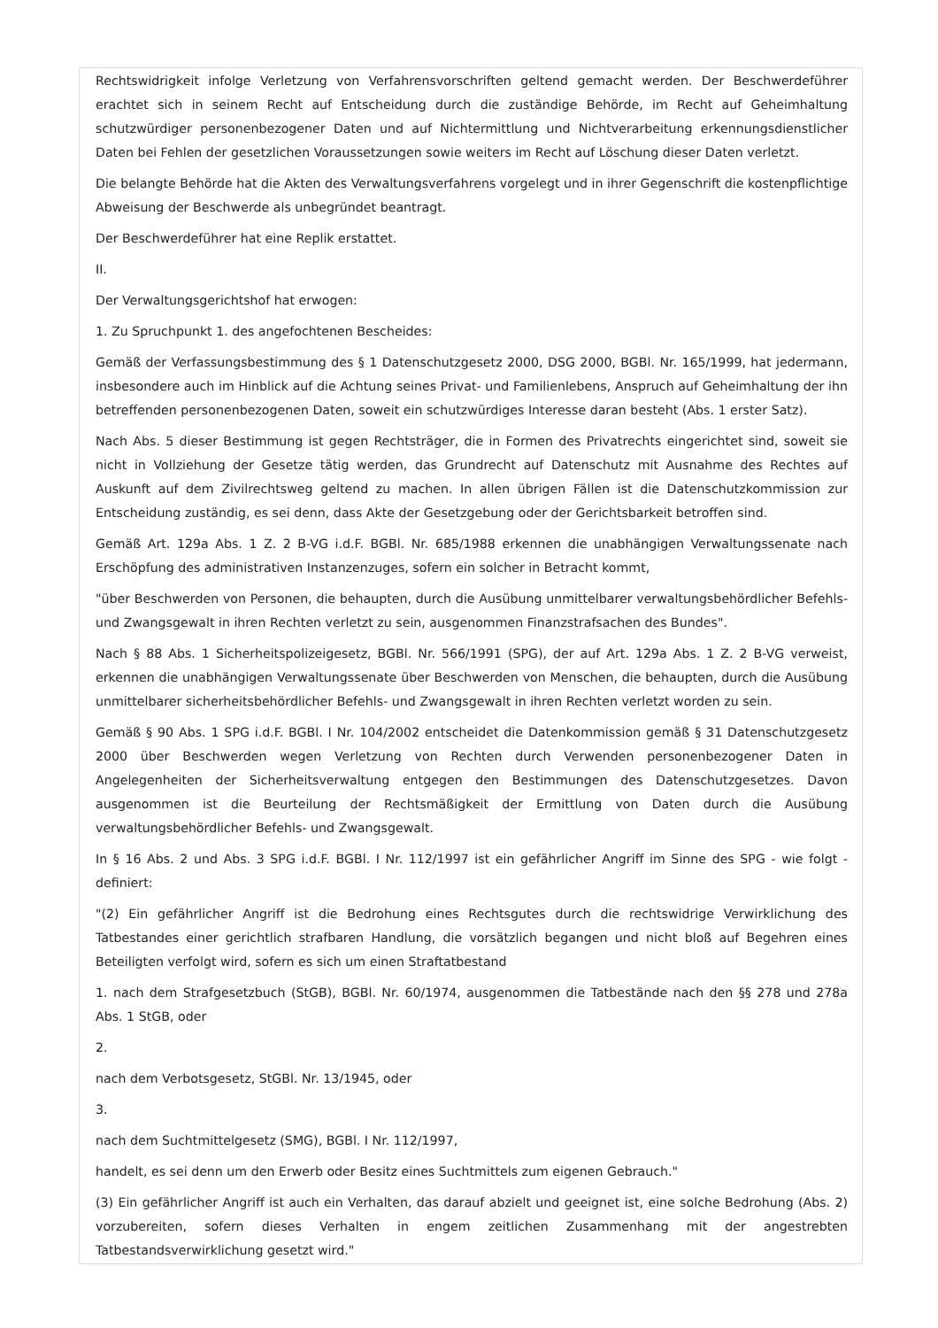Rechtswidrigkeit infolge Verletzung von Verfahrensvorschriften geltend gemacht werden. Der Beschwerdeführer erachtet sich in seinem Recht auf Entscheidung durch die zuständige Behörde, im Recht auf Geheimhaltung schutzwürdiger personenbezogener Daten und auf Nichtermittlung und Nichtverarbeitung erkennungsdienstlicher Daten bei Fehlen der gesetzlichen Voraussetzungen sowie weiters im Recht auf Löschung dieser Daten verletzt.
Die belangte Behörde hat die Akten des Verwaltungsverfahrens vorgelegt und in ihrer Gegenschrift die kostenpflichtige Abweisung der Beschwerde als unbegründet beantragt.
Der Beschwerdeführer hat eine Replik erstattet.
II.
Der Verwaltungsgerichtshof hat erwogen:
1. Zu Spruchpunkt 1. des angefochtenen Bescheides:
Gemäß der Verfassungsbestimmung des § 1 Datenschutzgesetz 2000, DSG 2000, BGBl. Nr. 165/1999, hat jedermann, insbesondere auch im Hinblick auf die Achtung seines Privat- und Familienlebens, Anspruch auf Geheimhaltung der ihn betreffenden personenbezogenen Daten, soweit ein schutzwürdiges Interesse daran besteht (Abs. 1 erster Satz).
Nach Abs. 5 dieser Bestimmung ist gegen Rechtsträger, die in Formen des Privatrechts eingerichtet sind, soweit sie nicht in Vollziehung der Gesetze tätig werden, das Grundrecht auf Datenschutz mit Ausnahme des Rechtes auf Auskunft auf dem Zivilrechtsweg geltend zu machen. In allen übrigen Fällen ist die Datenschutzkommission zur Entscheidung zuständig, es sei denn, dass Akte der Gesetzgebung oder der Gerichtsbarkeit betroffen sind.
Gemäß Art. 129a Abs. 1 Z. 2 B-VG i.d.F. BGBl. Nr. 685/1988 erkennen die unabhängigen Verwaltungssenate nach Erschöpfung des administrativen Instanzenzuges, sofern ein solcher in Betracht kommt,
"über Beschwerden von Personen, die behaupten, durch die Ausübung unmittelbarer verwaltungsbehördlicher Befehls- und Zwangsgewalt in ihren Rechten verletzt zu sein, ausgenommen Finanzstrafsachen des Bundes".
Nach § 88 Abs. 1 Sicherheitspolizeigesetz, BGBl. Nr. 566/1991 (SPG), der auf Art. 129a Abs. 1 Z. 2 B-VG verweist, erkennen die unabhängigen Verwaltungssenate über Beschwerden von Menschen, die behaupten, durch die Ausübung unmittelbarer sicherheitsbehördlicher Befehls- und Zwangsgewalt in ihren Rechten verletzt worden zu sein.
Gemäß § 90 Abs. 1 SPG i.d.F. BGBl. I Nr. 104/2002 entscheidet die Datenkommission gemäß § 31 Datenschutzgesetz 2000 über Beschwerden wegen Verletzung von Rechten durch Verwenden personenbezogener Daten in Angelegenheiten der Sicherheitsverwaltung entgegen den Bestimmungen des Datenschutzgesetzes. Davon ausgenommen ist die Beurteilung der Rechtsmäßigkeit der Ermittlung von Daten durch die Ausübung verwaltungsbehördlicher Befehls- und Zwangsgewalt.
In § 16 Abs. 2 und Abs. 3 SPG i.d.F. BGBl. I Nr. 112/1997 ist ein gefährlicher Angriff im Sinne des SPG - wie folgt - definiert:
"(2) Ein gefährlicher Angriff ist die Bedrohung eines Rechtsgutes durch die rechtswidrige Verwirklichung des Tatbestandes einer gerichtlich strafbaren Handlung, die vorsätzlich begangen und nicht bloß auf Begehren eines Beteiligten verfolgt wird, sofern es sich um einen Straftatbestand
1. nach dem Strafgesetzbuch (StGB), BGBl. Nr. 60/1974, ausgenommen die Tatbestände nach den §§ 278 und 278a Abs. 1 StGB, oder
2.
nach dem Verbotsgesetz, StGBl. Nr. 13/1945, oder
3.
nach dem Suchtmittelgesetz (SMG), BGBl. I Nr. 112/1997,
handelt, es sei denn um den Erwerb oder Besitz eines Suchtmittels zum eigenen Gebrauch."
(3) Ein gefährlicher Angriff ist auch ein Verhalten, das darauf abzielt und geeignet ist, eine solche Bedrohung (Abs. 2) vorzubereiten, sofern dieses Verhalten in engem zeitlichen Zusammenhang mit der angestrebten Tatbestandsverwirklichung gesetzt wird."